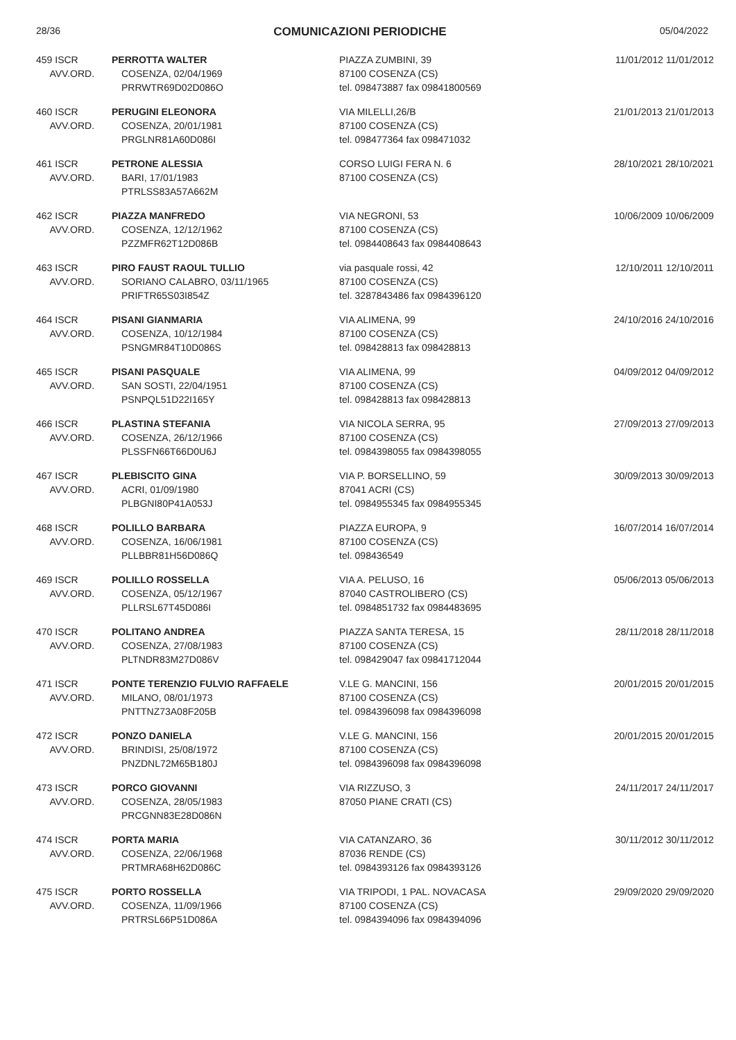28/36 COMUNICAZIONI PERIODICHE 05/04/2022
| 459 ISCR AVV.ORD. | PERROTTA WALTER COSENZA, 02/04/1969 PRRWTR69D02D086O | PIAZZA ZUMBINI, 39 87100 COSENZA (CS) tel. 098473887 fax 09841800569 | 11/01/2012 11/01/2012 |
| 460 ISCR AVV.ORD. | PERUGINI ELEONORA COSENZA, 20/01/1981 PRGLNR81A60D086I | VIA MILELLI,26/B 87100 COSENZA (CS) tel. 098477364 fax 098471032 | 21/01/2013 21/01/2013 |
| 461 ISCR AVV.ORD. | PETRONE ALESSIA BARI, 17/01/1983 PTRLSS83A57A662M | CORSO LUIGI FERA N. 6 87100 COSENZA (CS) | 28/10/2021 28/10/2021 |
| 462 ISCR AVV.ORD. | PIAZZA MANFREDO COSENZA, 12/12/1962 PZZMFR62T12D086B | VIA NEGRONI, 53 87100 COSENZA (CS) tel. 0984408643 fax 0984408643 | 10/06/2009 10/06/2009 |
| 463 ISCR AVV.ORD. | PIRO FAUST RAOUL TULLIO SORIANO CALABRO, 03/11/1965 PRIFTR65S03I854Z | via pasquale rossi, 42 87100 COSENZA (CS) tel. 3287843486 fax 0984396120 | 12/10/2011 12/10/2011 |
| 464 ISCR AVV.ORD. | PISANI GIANMARIA COSENZA, 10/12/1984 PSNGMR84T10D086S | VIA ALIMENA, 99 87100 COSENZA (CS) tel. 098428813 fax 098428813 | 24/10/2016 24/10/2016 |
| 465 ISCR AVV.ORD. | PISANI PASQUALE SAN SOSTI, 22/04/1951 PSNPQL51D22I165Y | VIA ALIMENA, 99 87100 COSENZA (CS) tel. 098428813 fax 098428813 | 04/09/2012 04/09/2012 |
| 466 ISCR AVV.ORD. | PLASTINA STEFANIA COSENZA, 26/12/1966 PLSSFN66T66D0U6J | VIA NICOLA SERRA, 95 87100 COSENZA (CS) tel. 0984398055 fax 0984398055 | 27/09/2013 27/09/2013 |
| 467 ISCR AVV.ORD. | PLEBISCITO GINA ACRI, 01/09/1980 PLBGNI80P41A053J | VIA P. BORSELLINO, 59 87041 ACRI (CS) tel. 0984955345 fax 0984955345 | 30/09/2013 30/09/2013 |
| 468 ISCR AVV.ORD. | POLILLO BARBARA COSENZA, 16/06/1981 PLLBBR81H56D086Q | PIAZZA EUROPA, 9 87100 COSENZA (CS) tel. 098436549 | 16/07/2014 16/07/2014 |
| 469 ISCR AVV.ORD. | POLILLO ROSSELLA COSENZA, 05/12/1967 PLLRSL67T45D086I | VIA A. PELUSO, 16 87040 CASTROLIBERO (CS) tel. 0984851732 fax 0984483695 | 05/06/2013 05/06/2013 |
| 470 ISCR AVV.ORD. | POLITANO ANDREA COSENZA, 27/08/1983 PLTNDR83M27D086V | PIAZZA SANTA TERESA, 15 87100 COSENZA (CS) tel. 098429047 fax 09841712044 | 28/11/2018 28/11/2018 |
| 471 ISCR AVV.ORD. | PONTE TERENZIO FULVIO RAFFAELE MILANO, 08/01/1973 PNTTNZ73A08F205B | V.LE G. MANCINI, 156 87100 COSENZA (CS) tel. 0984396098 fax 0984396098 | 20/01/2015 20/01/2015 |
| 472 ISCR AVV.ORD. | PONZO DANIELA BRINDISI, 25/08/1972 PNZDNL72M65B180J | V.LE G. MANCINI, 156 87100 COSENZA (CS) tel. 0984396098 fax 0984396098 | 20/01/2015 20/01/2015 |
| 473 ISCR AVV.ORD. | PORCO GIOVANNI COSENZA, 28/05/1983 PRCGNN83E28D086N | VIA RIZZUSO, 3 87050 PIANE CRATI (CS) | 24/11/2017 24/11/2017 |
| 474 ISCR AVV.ORD. | PORTA MARIA COSENZA, 22/06/1968 PRTMRA68H62D086C | VIA CATANZARO, 36 87036 RENDE (CS) tel. 0984393126 fax 0984393126 | 30/11/2012 30/11/2012 |
| 475 ISCR AVV.ORD. | PORTO ROSSELLA COSENZA, 11/09/1966 PRTRSL66P51D086A | VIA TRIPODI, 1 PAL. NOVACASA 87100 COSENZA (CS) tel. 0984394096 fax 0984394096 | 29/09/2020 29/09/2020 |